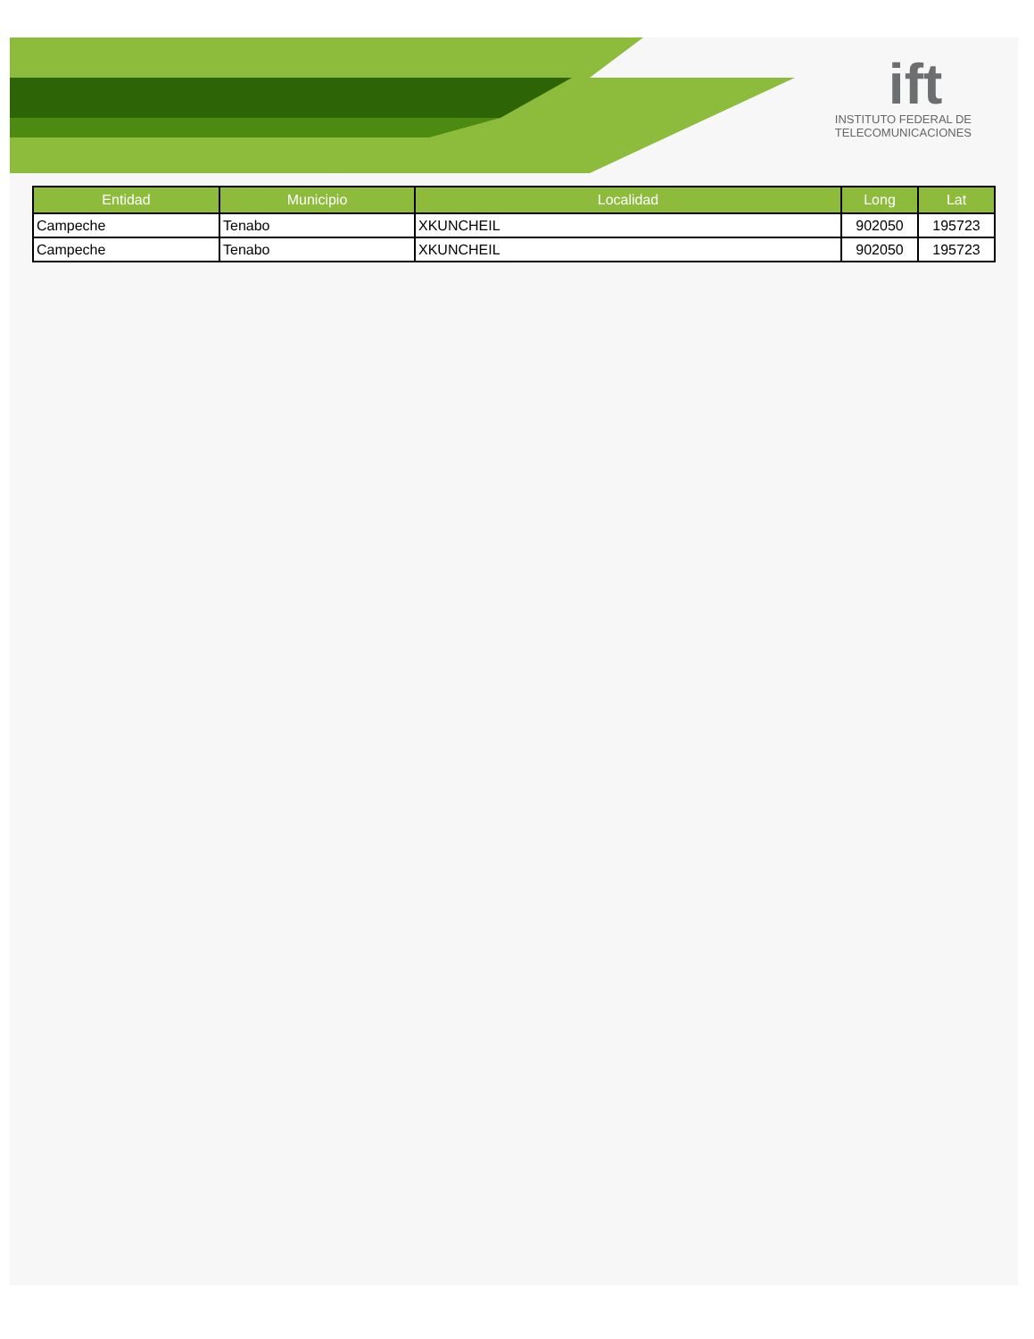ift
INSTITUTO FEDERAL DE
TELECOMUNICACIONES
| Entidad | Municipio | Localidad | Long | Lat |
| --- | --- | --- | --- | --- |
| Campeche | Tenabo | XKUNCHEIL | 902050 | 195723 |
| Campeche | Tenabo | XKUNCHEIL | 902050 | 195723 |